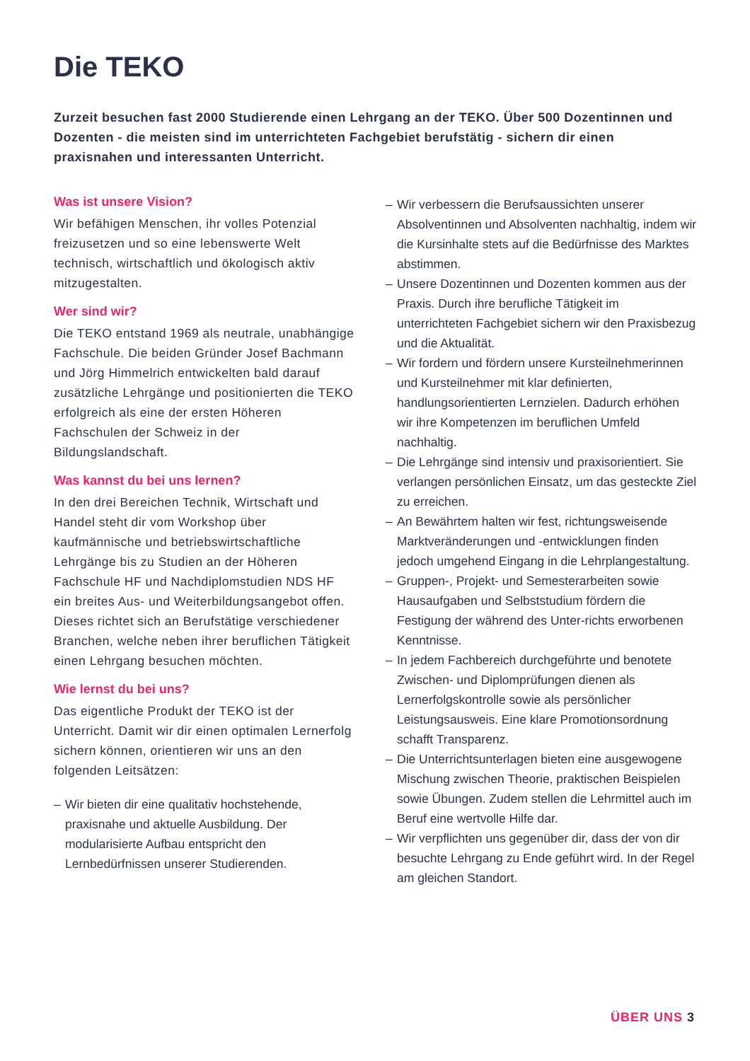Die TEKO
Zurzeit besuchen fast 2000 Studierende einen Lehrgang an der TEKO. Über 500 Dozentinnen und Dozenten - die meisten sind im unterrichteten Fachgebiet berufstätig - sichern dir einen praxisnahen und interessanten Unterricht.
Was ist unsere Vision?
Wir befähigen Menschen, ihr volles Potenzial freizusetzen und so eine lebenswerte Welt technisch, wirtschaftlich und ökologisch aktiv mitzugestalten.
Wer sind wir?
Die TEKO entstand 1969 als neutrale, unabhängige Fachschule. Die beiden Gründer Josef Bachmann und Jörg Himmelrich entwickelten bald darauf zusätzliche Lehrgänge und positionierten die TEKO erfolgreich als eine der ersten Höheren Fachschulen der Schweiz in der Bildungslandschaft.
Was kannst du bei uns lernen?
In den drei Bereichen Technik, Wirtschaft und Handel steht dir vom Workshop über kaufmännische und betriebswirtschaftliche Lehrgänge bis zu Studien an der Höheren Fachschule HF und Nachdiplomstudien NDS HF ein breites Aus- und Weiterbildungsangebot offen. Dieses richtet sich an Berufstätige verschiedener Branchen, welche neben ihrer beruflichen Tätigkeit einen Lehrgang besuchen möchten.
Wie lernst du bei uns?
Das eigentliche Produkt der TEKO ist der Unterricht. Damit wir dir einen optimalen Lernerfolg sichern können, orientieren wir uns an den folgenden Leitsätzen:
– Wir bieten dir eine qualitativ hochstehende, praxisnahe und aktuelle Ausbildung. Der modularisierte Aufbau entspricht den Lernbedürfnissen unserer Studierenden.
– Wir verbessern die Berufsaussichten unserer Absolventinnen und Absolventen nachhaltig, indem wir die Kursinhalte stets auf die Bedürfnisse des Marktes abstimmen.
– Unsere Dozentinnen und Dozenten kommen aus der Praxis. Durch ihre berufliche Tätigkeit im unterrichteten Fachgebiet sichern wir den Praxisbezug und die Aktualität.
– Wir fordern und fördern unsere Kursteilnehmerinnen und Kursteilnehmer mit klar definierten, handlungsorientierten Lernzielen. Dadurch erhöhen wir ihre Kompetenzen im beruflichen Umfeld nachhaltig.
– Die Lehrgänge sind intensiv und praxisorientiert. Sie verlangen persönlichen Einsatz, um das gesteckte Ziel zu erreichen.
– An Bewährtem halten wir fest, richtungsweisende Marktveränderungen und -entwicklungen finden jedoch umgehend Eingang in die Lehrplangestaltung.
– Gruppen-, Projekt- und Semesterarbeiten sowie Hausaufgaben und Selbststudium fördern die Festigung der während des Unter-richts erworbenen Kenntnisse.
– In jedem Fachbereich durchgeführte und benotete Zwischen- und Diplomprüfungen dienen als Lernerfolgskontrolle sowie als persönlicher Leistungsausweis. Eine klare Promotionsordnung schafft Transparenz.
– Die Unterrichtsunterlagen bieten eine ausgewogene Mischung zwischen Theorie, praktischen Beispielen sowie Übungen. Zudem stellen die Lehrmittel auch im Beruf eine wertvolle Hilfe dar.
– Wir verpflichten uns gegenüber dir, dass der von dir besuchte Lehrgang zu Ende geführt wird. In der Regel am gleichen Standort.
ÜBER UNS 3